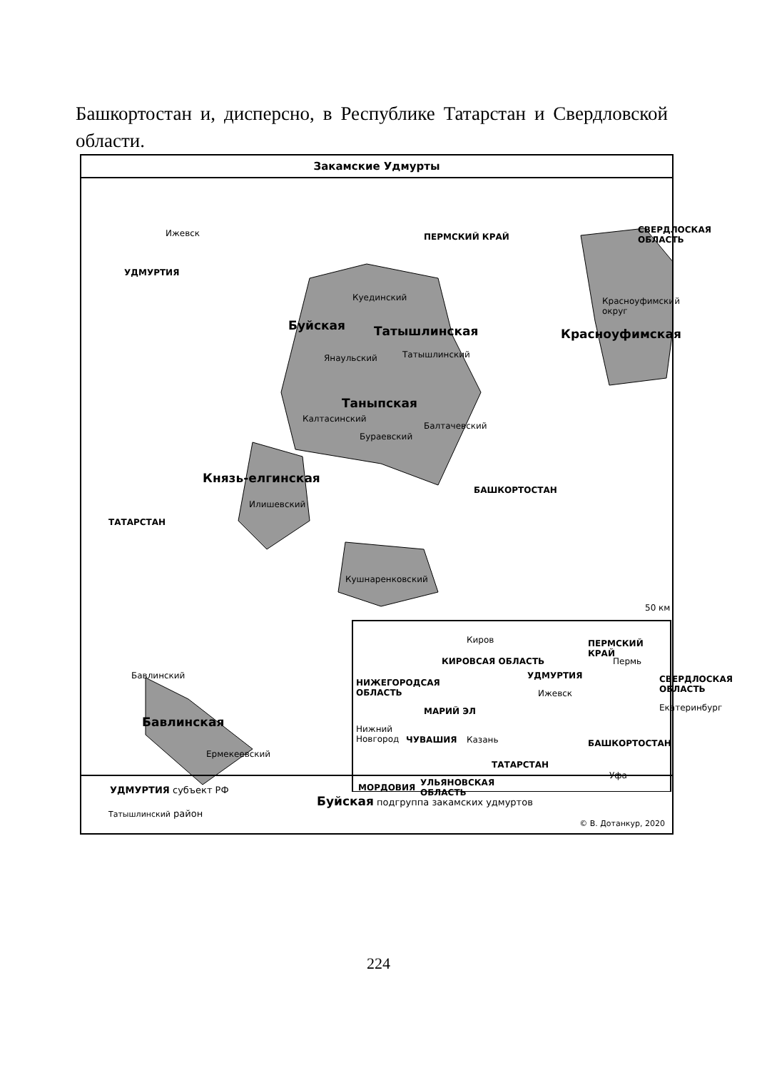Башкортостан и, дисперсно, в Республике Татарстан и Свердловской области.
Закамские Удмурты
Ижевск
УДМУРТИЯ
ПЕРМСКИЙ КРАЙ
СВЕРДЛОСКАЯ
ОБЛАСТЬ
Куединский
Буйская Татышлинская
Красноуфимский
округ
Красноуфимская
Янаульский Татышлинский
Таныпская
Калтасинский
Балтачевский
Бураевский
Князь-елгинская
Илишевский
БАШКОРТОСТАН
ТАТАРСТАН
Кушнаренковский
50 км
Бавлинский
Бавлинская
Ермекеевский
Киров
КИРОВСАЯ ОБЛАСТЬ
ПЕРМСКИЙ КРАЙ
Пермь
УДМУРТИЯ
НИЖЕГОРОДСАЯ
ОБЛАСТЬ
Ижевск
СВЕРДЛОСКАЯ
ОБЛАСТЬ
Екатеринбург
МАРИЙ ЭЛ
Нижний
Новгород
ЧУВАШИЯ Казань БАШКОРТОСТАН
ТАТАРСТАН
Уфа
МОРДОВИЯ
УЛЬЯНОВСКАЯ
ОБЛАСТЬ
УДМУРТИЯ субъект РФ
Татышлинский район
Буйская подгруппа закамских удмуртов
© В. Дотанкур, 2020
224